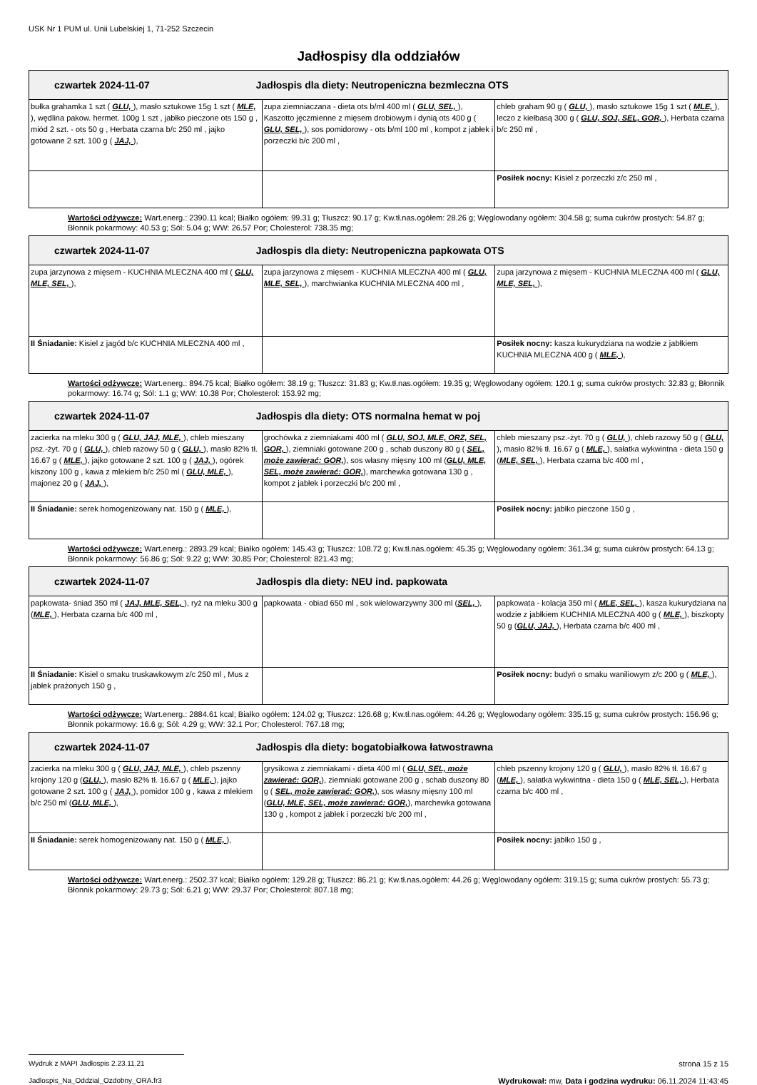USK Nr 1 PUM ul. Unii Lubelskiej 1, 71-252 Szczecin
Jadłospisy dla oddziałów
| czwartek 2024-11-07 Jadłospis dla diety: Neutropeniczna bezmleczna OTS | | |
| --- | --- | --- |
| bułka grahamka 1 szt ( GLU, ), masło sztukowe 15g 1 szt ( MLE, ), wędlina pakow. hermet. 100g 1 szt , jabłko pieczone ots 150 g , miód 2 szt. - ots 50 g , Herbata czarna b/c 250 ml , jajko gotowane 2 szt. 100 g ( JAJ, ), | zupa ziemniaczana - dieta ots b/ml 400 ml ( GLU, SEL, ), Kaszotto jęczmienne z mięsem drobiowym i dynią ots 400 g ( GLU, SEL, ), sos pomidorowy - ots b/ml 100 ml , kompot z jabłek i porzeczki b/c 200 ml , | chleb graham 90 g ( GLU, ), masło sztukowe 15g 1 szt ( MLE, ), leczo z kiełbasą 300 g ( GLU, SOJ, SEL, GOR, ), Herbata czarna b/c 250 ml , |
| | | Posiłek nocny: Kisiel z porzeczki z/c 250 ml , |
Wartości odżywcze: Wart.energ.: 2390.11 kcal; Białko ogółem: 99.31 g; Tłuszcz: 90.17 g; Kw.tł.nas.ogółem: 28.26 g; Węglowodany ogółem: 304.58 g; suma cukrów prostych: 54.87 g; Błonnik pokarmowy: 40.53 g; Sól: 5.04 g; WW: 26.57 Por; Cholesterol: 738.35 mg;
| czwartek 2024-11-07 Jadłospis dla diety: Neutropeniczna papkowata OTS | | |
| --- | --- | --- |
| zupa jarzynowa z mięsem - KUCHNIA MLECZNA 400 ml ( GLU, MLE, SEL, ), | zupa jarzynowa z mięsem - KUCHNIA MLECZNA 400 ml ( GLU, MLE, SEL, ), marchwianka KUCHNIA MLECZNA 400 ml , | zupa jarzynowa z mięsem - KUCHNIA MLECZNA 400 ml ( GLU, MLE, SEL, ), |
| II Śniadanie: Kisiel z jagód b/c KUCHNIA MLECZNA 400 ml , | | Posiłek nocny: kasza kukurydziana na wodzie z jabłkiem KUCHNIA MLECZNA 400 g ( MLE, ), |
Wartości odżywcze: Wart.energ.: 894.75 kcal; Białko ogółem: 38.19 g; Tłuszcz: 31.83 g; Kw.tł.nas.ogółem: 19.35 g; Węglowodany ogółem: 120.1 g; suma cukrów prostych: 32.83 g; Błonnik pokarmowy: 16.74 g; Sól: 1.1 g; WW: 10.38 Por; Cholesterol: 153.92 mg;
| czwartek 2024-11-07 Jadłospis dla diety: OTS normalna hemat w poj | | |
| --- | --- | --- |
| zacierka na mleku 300 g ( GLU, JAJ, MLE, ), chleb mieszany psz.-żyt. 70 g ( GLU, ), chleb razowy 50 g ( GLU, ), masło 82% tł. 16.67 g ( MLE, ), jajko gotowane 2 szt. 100 g ( JAJ, ), ogórek kiszony 100 g , kawa z mlekiem b/c 250 ml ( GLU, MLE, ), majonez 20 g ( JAJ, ), | grochówka z ziemniakami 400 ml ( GLU, SOJ, MLE, ORZ, SEL, GOR, ), ziemniaki gotowane 200 g , schab duszony 80 g ( SEL, może zawierać: GOR, ), sos własny mięsny 100 ml ( GLU, MLE, SEL, może zawierać: GOR, ), marchewka gotowana 130 g , kompot z jabłek i porzeczki b/c 200 ml , | chleb mieszany psz.-żyt. 70 g ( GLU, ), chleb razowy 50 g ( GLU, ), masło 82% tł. 16.67 g ( MLE, ), sałatka wykwintna - dieta 150 g ( MLE, SEL, ), Herbata czarna b/c 400 ml , |
| II Śniadanie: serek homogenizowany nat. 150 g ( MLE, ), | | Posiłek nocny: jabłko pieczone 150 g , |
Wartości odżywcze: Wart.energ.: 2893.29 kcal; Białko ogółem: 145.43 g; Tłuszcz: 108.72 g; Kw.tł.nas.ogółem: 45.35 g; Węglowodany ogółem: 361.34 g; suma cukrów prostych: 64.13 g; Błonnik pokarmowy: 56.86 g; Sól: 9.22 g; WW: 30.85 Por; Cholesterol: 821.43 mg;
| czwartek 2024-11-07 Jadłospis dla diety: NEU ind. papkowata | | |
| --- | --- | --- |
| papkowata- śniad 350 ml ( JAJ, MLE, SEL, ), ryż na mleku 300 g ( MLE, ), Herbata czarna b/c 400 ml , | papkowata - obiad 650 ml , sok wielowarzywny 300 ml ( SEL, ), | papkowata - kolacja 350 ml ( MLE, SEL, ), kasza kukurydziana na wodzie z jabłkiem KUCHNIA MLECZNA 400 g ( MLE, ), biszkopty 50 g ( GLU, JAJ, ), Herbata czarna b/c 400 ml , |
| II Śniadanie: Kisiel o smaku truskawkowym z/c 250 ml , Mus z jabłek prażonych 150 g , | | Posiłek nocny: budyń o smaku waniliowym z/c 200 g ( MLE, ), |
Wartości odżywcze: Wart.energ.: 2884.61 kcal; Białko ogółem: 124.02 g; Tłuszcz: 126.68 g; Kw.tł.nas.ogółem: 44.26 g; Węglowodany ogółem: 335.15 g; suma cukrów prostych: 156.96 g; Błonnik pokarmowy: 16.6 g; Sól: 4.29 g; WW: 32.1 Por; Cholesterol: 767.18 mg;
| czwartek 2024-11-07 Jadłospis dla diety: bogatobiałkowa łatwostrawna | | |
| --- | --- | --- |
| zacierka na mleku 300 g ( GLU, JAJ, MLE, ), chleb pszenny krojony 120 g ( GLU, ), masło 82% tł. 16.67 g ( MLE, ), jajko gotowane 2 szt. 100 g ( JAJ, ), pomidor 100 g , kawa z mlekiem b/c 250 ml ( GLU, MLE, ), | grysikowa z ziemniakami - dieta 400 ml ( GLU, SEL, może zawierać: GOR, ), ziemniaki gotowane 200 g , schab duszony 80 g ( SEL, może zawierać: GOR, ), sos własny mięsny 100 ml ( GLU, MLE, SEL, może zawierać: GOR, ), marchewka gotowana 130 g , kompot z jabłek i porzeczki b/c 200 ml , | chleb pszenny krojony 120 g ( GLU, ), masło 82% tł. 16.67 g ( MLE, ), sałatka wykwintna - dieta 150 g ( MLE, SEL, ), Herbata czarna b/c 400 ml , |
| II Śniadanie: serek homogenizowany nat. 150 g ( MLE, ), | | Posiłek nocny: jabłko 150 g , |
Wartości odżywcze: Wart.energ.: 2502.37 kcal; Białko ogółem: 129.28 g; Tłuszcz: 86.21 g; Kw.tł.nas.ogółem: 44.26 g; Węglowodany ogółem: 319.15 g; suma cukrów prostych: 55.73 g; Błonnik pokarmowy: 29.73 g; Sól: 6.21 g; WW: 29.37 Por; Cholesterol: 807.18 mg;
Wydruk z MAPI Jadłospis 2.23.11.21 strona 15 z 15
Jadlospis_Na_Oddzial_Ozdobny_ORA.fr3 Wydrukował: mw, Data i godzina wydruku: 06.11.2024 11:43:45